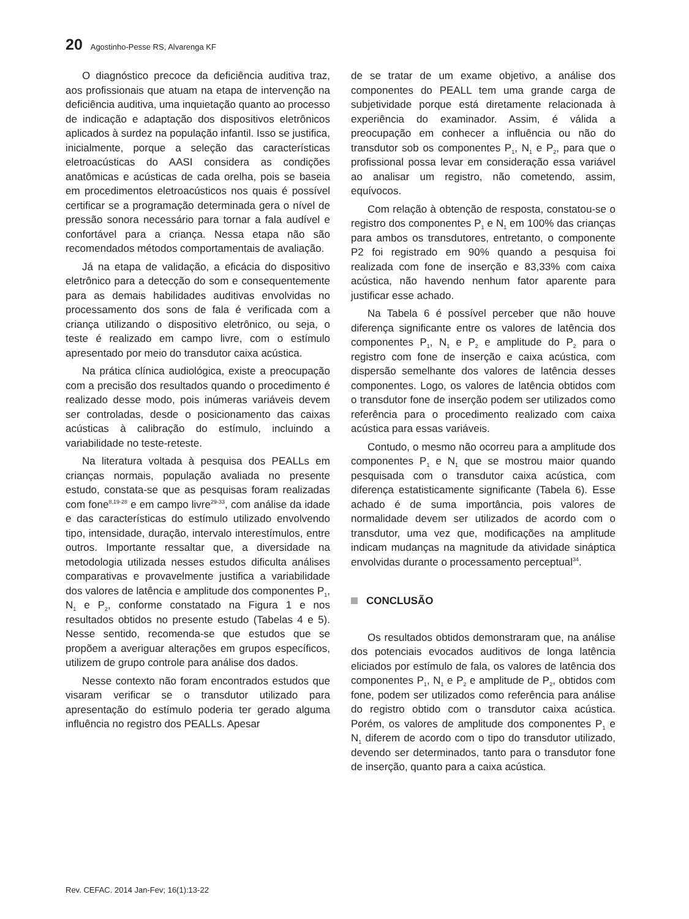20 Agostinho-Pesse RS, Alvarenga KF
O diagnóstico precoce da deficiência auditiva traz, aos profissionais que atuam na etapa de intervenção na deficiência auditiva, uma inquietação quanto ao processo de indicação e adaptação dos dispositivos eletrônicos aplicados à surdez na população infantil. Isso se justifica, inicialmente, porque a seleção das características eletroacústicas do AASI considera as condições anatômicas e acústicas de cada orelha, pois se baseia em procedimentos eletroacústicos nos quais é possível certificar se a programação determinada gera o nível de pressão sonora necessário para tornar a fala audível e confortável para a criança. Nessa etapa não são recomendados métodos comportamentais de avaliação.
Já na etapa de validação, a eficácia do dispositivo eletrônico para a detecção do som e consequentemente para as demais habilidades auditivas envolvidas no processamento dos sons de fala é verificada com a criança utilizando o dispositivo eletrônico, ou seja, o teste é realizado em campo livre, com o estímulo apresentado por meio do transdutor caixa acústica.
Na prática clínica audiológica, existe a preocupação com a precisão dos resultados quando o procedimento é realizado desse modo, pois inúmeras variáveis devem ser controladas, desde o posicionamento das caixas acústicas à calibração do estímulo, incluindo a variabilidade no teste-reteste.
Na literatura voltada à pesquisa dos PEALLs em crianças normais, população avaliada no presente estudo, constata-se que as pesquisas foram realizadas com fone<sup>8,19-28</sup> e em campo livre<sup>29-33</sup>, com análise da idade e das características do estímulo utilizado envolvendo tipo, intensidade, duração, intervalo interestímulos, entre outros. Importante ressaltar que, a diversidade na metodologia utilizada nesses estudos dificulta análises comparativas e provavelmente justifica a variabilidade dos valores de latência e amplitude dos componentes P<sub>1</sub>, N<sub>1</sub> e P<sub>2</sub>, conforme constatado na Figura 1 e nos resultados obtidos no presente estudo (Tabelas 4 e 5). Nesse sentido, recomenda-se que estudos que se propõem a averiguar alterações em grupos específicos, utilizem de grupo controle para análise dos dados.
Nesse contexto não foram encontrados estudos que visaram verificar se o transdutor utilizado para apresentação do estímulo poderia ter gerado alguma influência no registro dos PEALLs. Apesar
de se tratar de um exame objetivo, a análise dos componentes do PEALL tem uma grande carga de subjetividade porque está diretamente relacionada à experiência do examinador. Assim, é válida a preocupação em conhecer a influência ou não do transdutor sob os componentes P<sub>1</sub>, N<sub>1</sub> e P<sub>2</sub>, para que o profissional possa levar em consideração essa variável ao analisar um registro, não cometendo, assim, equívocos.
Com relação à obtenção de resposta, constatou-se o registro dos componentes P<sub>1</sub> e N<sub>1</sub> em 100% das crianças para ambos os transdutores, entretanto, o componente P2 foi registrado em 90% quando a pesquisa foi realizada com fone de inserção e 83,33% com caixa acústica, não havendo nenhum fator aparente para justificar esse achado.
Na Tabela 6 é possível perceber que não houve diferença significante entre os valores de latência dos componentes P<sub>1</sub>, N<sub>1</sub> e P<sub>2</sub> e amplitude do P<sub>2</sub> para o registro com fone de inserção e caixa acústica, com dispersão semelhante dos valores de latência desses componentes. Logo, os valores de latência obtidos com o transdutor fone de inserção podem ser utilizados como referência para o procedimento realizado com caixa acústica para essas variáveis.
Contudo, o mesmo não ocorreu para a amplitude dos componentes P<sub>1</sub> e N<sub>1</sub> que se mostrou maior quando pesquisada com o transdutor caixa acústica, com diferença estatisticamente significante (Tabela 6). Esse achado é de suma importância, pois valores de normalidade devem ser utilizados de acordo com o transdutor, uma vez que, modificações na amplitude indicam mudanças na magnitude da atividade sináptica envolvidas durante o processamento perceptual<sup>34</sup>.
CONCLUSÃO
Os resultados obtidos demonstraram que, na análise dos potenciais evocados auditivos de longa latência eliciados por estímulo de fala, os valores de latência dos componentes P<sub>1</sub>, N<sub>1</sub> e P<sub>2</sub> e amplitude de P<sub>2</sub>, obtidos com fone, podem ser utilizados como referência para análise do registro obtido com o transdutor caixa acústica. Porém, os valores de amplitude dos componentes P<sub>1</sub> e N<sub>1</sub> diferem de acordo com o tipo do transdutor utilizado, devendo ser determinados, tanto para o transdutor fone de inserção, quanto para a caixa acústica.
Rev. CEFAC. 2014 Jan-Fev; 16(1):13-22